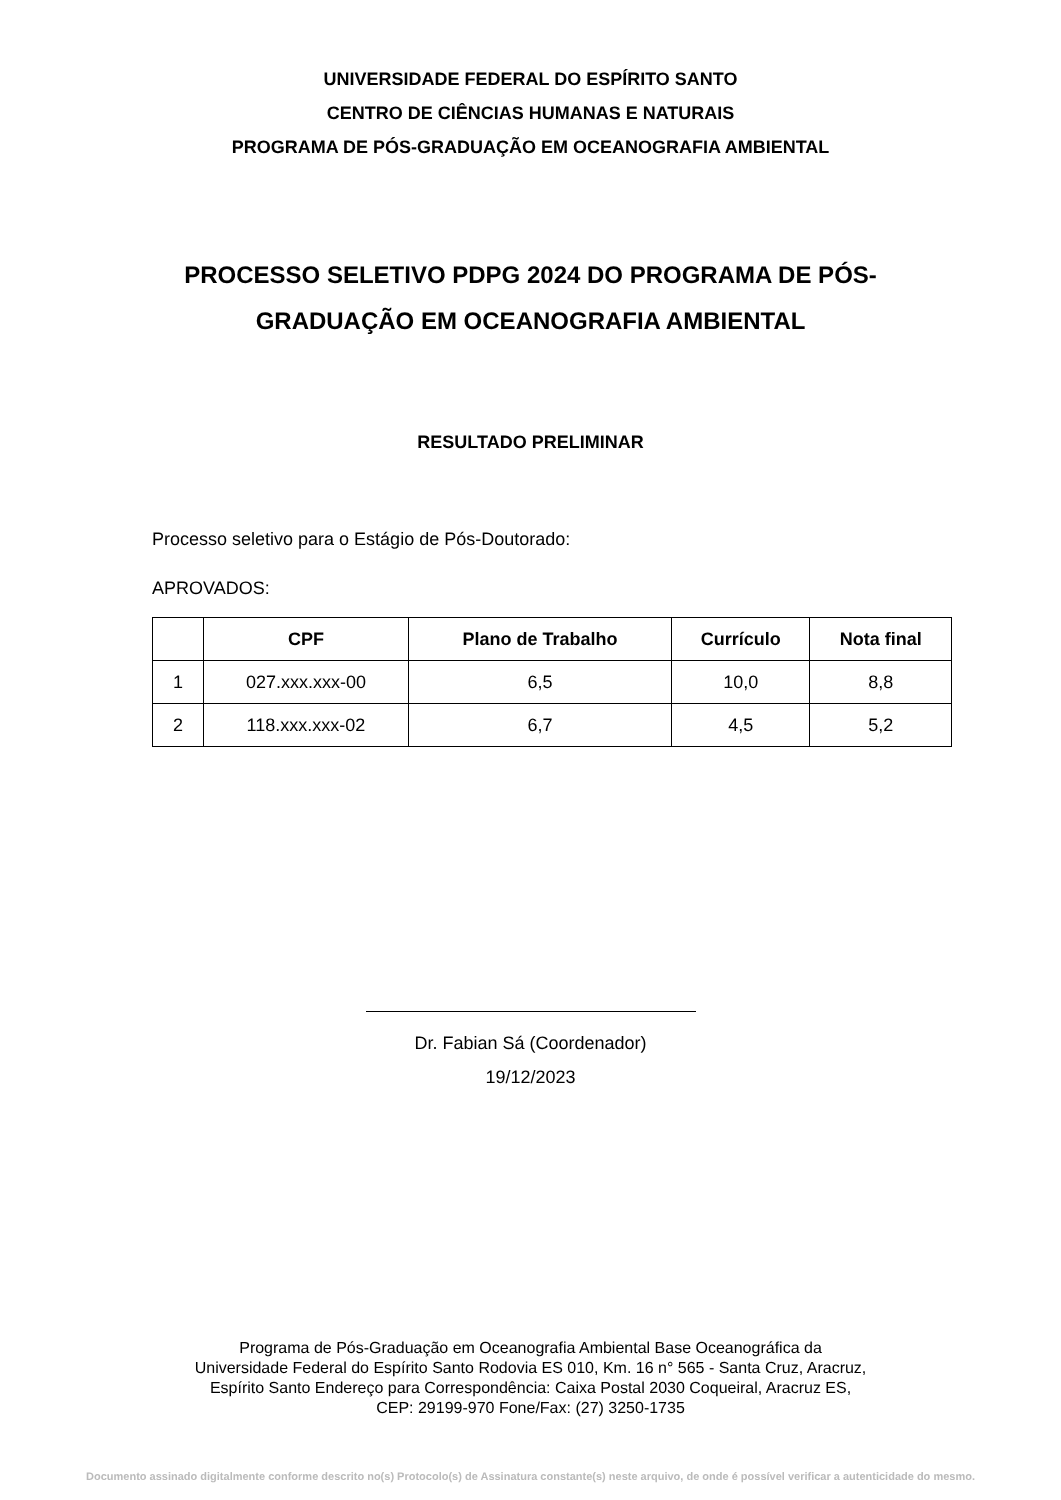UNIVERSIDADE FEDERAL DO ESPÍRITO SANTO
CENTRO DE CIÊNCIAS HUMANAS E NATURAIS
PROGRAMA DE PÓS-GRADUAÇÃO EM OCEANOGRAFIA AMBIENTAL
PROCESSO SELETIVO PDPG 2024 DO PROGRAMA DE PÓS-GRADUAÇÃO EM OCEANOGRAFIA AMBIENTAL
RESULTADO PRELIMINAR
Processo seletivo para o Estágio de Pós-Doutorado:
APROVADOS:
| | CPF | Plano de Trabalho | Currículo | Nota final |
| --- | --- | --- | --- | --- |
| 1 | 027.xxx.xxx-00 | 6,5 | 10,0 | 8,8 |
| 2 | 118.xxx.xxx-02 | 6,7 | 4,5 | 5,2 |
Dr. Fabian Sá (Coordenador)
19/12/2023
Programa de Pós-Graduação em Oceanografia Ambiental Base Oceanográfica da
Universidade Federal do Espírito Santo Rodovia ES 010, Km. 16 n° 565 - Santa Cruz, Aracruz,
Espírito Santo Endereço para Correspondência: Caixa Postal 2030 Coqueiral, Aracruz ES,
CEP: 29199-970 Fone/Fax: (27) 3250-1735
Documento assinado digitalmente conforme descrito no(s) Protocolo(s) de Assinatura constante(s) neste arquivo, de onde é possível verificar a autenticidade do mesmo.